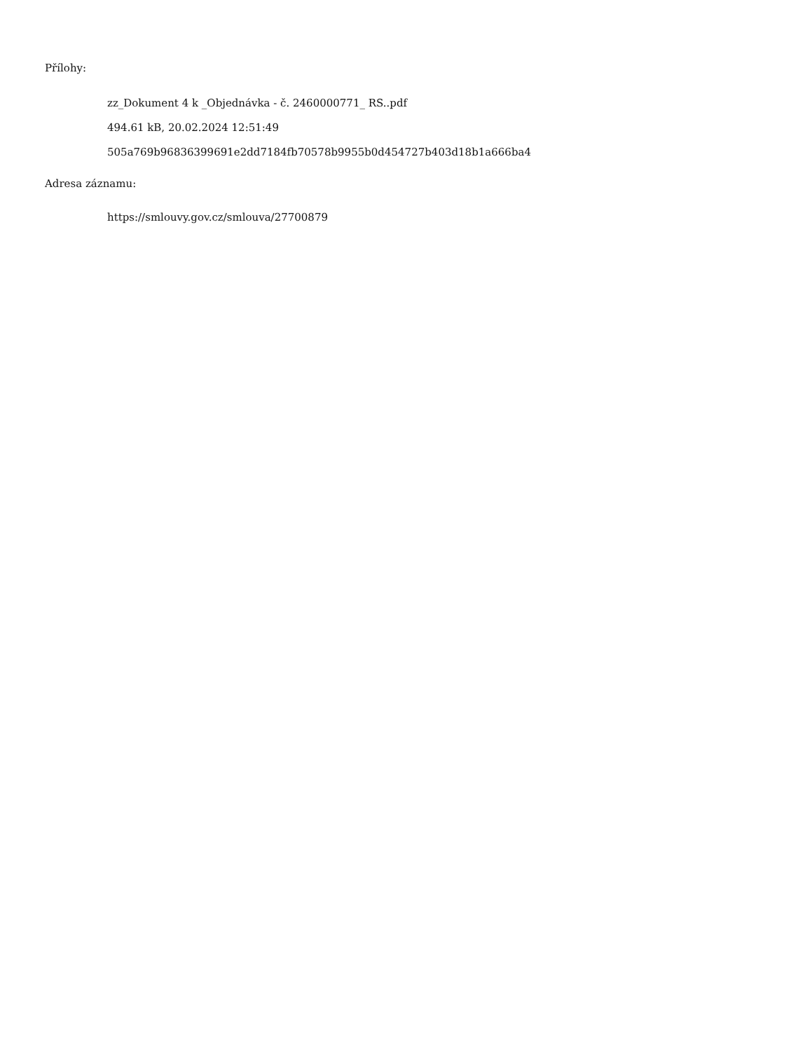Přílohy:
zz_Dokument 4 k _Objednávka - č. 2460000771_ RS..pdf
494.61 kB, 20.02.2024 12:51:49
505a769b96836399691e2dd7184fb70578b9955b0d454727b403d18b1a666ba4
Adresa záznamu:
https://smlouvy.gov.cz/smlouva/27700879